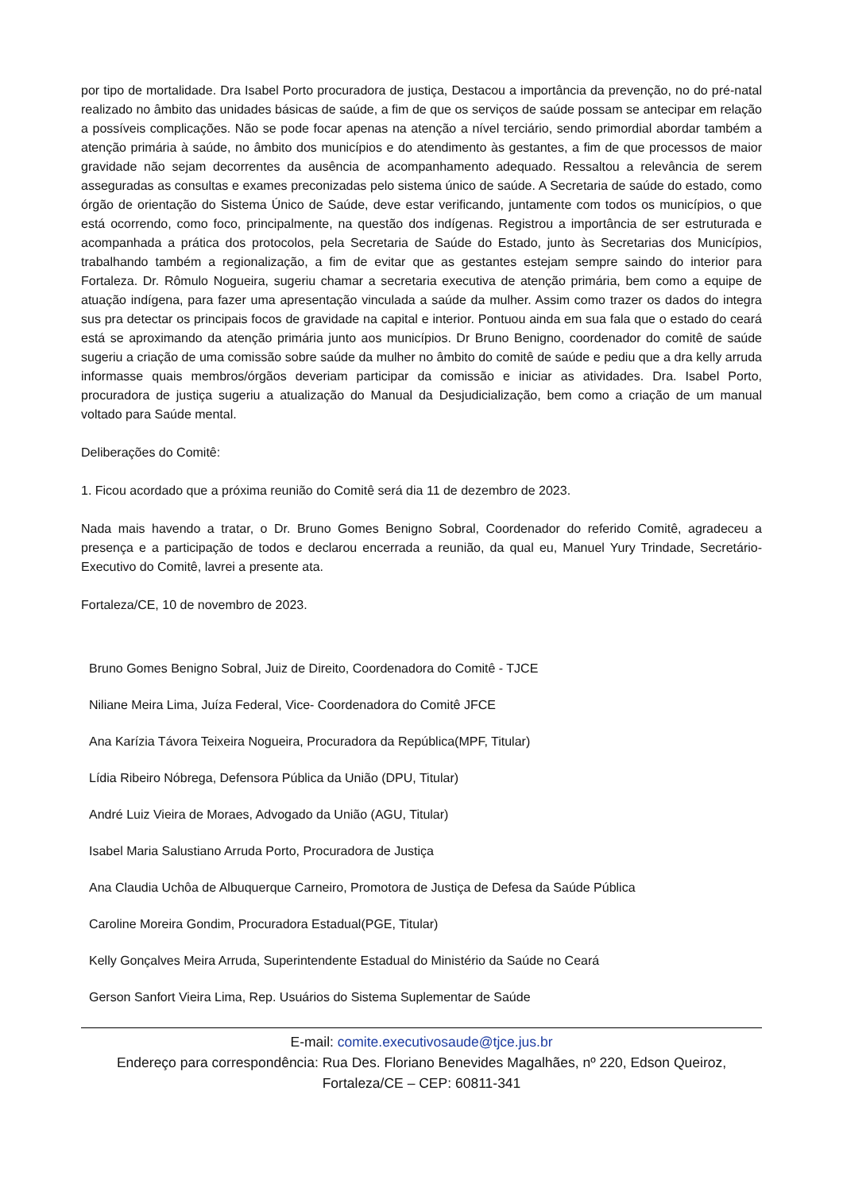por tipo de mortalidade. Dra Isabel Porto procuradora de justiça, Destacou a importância da prevenção, no do pré-natal realizado no âmbito das unidades básicas de saúde, a fim de que os serviços de saúde possam se antecipar em relação a possíveis complicações. Não se pode focar apenas na atenção a nível terciário, sendo primordial abordar também a atenção primária à saúde, no âmbito dos municípios e do atendimento às gestantes, a fim de que processos de maior gravidade não sejam decorrentes da ausência de acompanhamento adequado. Ressaltou a relevância de serem asseguradas as consultas e exames preconizadas pelo sistema único de saúde. A Secretaria de saúde do estado, como órgão de orientação do Sistema Único de Saúde, deve estar verificando, juntamente com todos os municípios, o que está ocorrendo, como foco, principalmente, na questão dos indígenas. Registrou a importância de ser estruturada e acompanhada a prática dos protocolos, pela Secretaria de Saúde do Estado, junto às Secretarias dos Municípios, trabalhando também a regionalização, a fim de evitar que as gestantes estejam sempre saindo do interior para Fortaleza. Dr. Rômulo Nogueira, sugeriu chamar a secretaria executiva de atenção primária, bem como a equipe de atuação indígena, para fazer uma apresentação vinculada a saúde da mulher. Assim como trazer os dados do integra sus pra detectar os principais focos de gravidade na capital e interior. Pontuou ainda em sua fala que o estado do ceará está se aproximando da atenção primária junto aos municípios. Dr Bruno Benigno, coordenador do comitê de saúde sugeriu a criação de uma comissão sobre saúde da mulher no âmbito do comitê de saúde e pediu que a dra kelly arruda informasse quais membros/órgãos deveriam participar da comissão e iniciar as atividades. Dra. Isabel Porto, procuradora de justiça sugeriu a atualização do Manual da Desjudicialização, bem como a criação de um manual voltado para Saúde mental.
Deliberações do Comitê:
1. Ficou acordado que a próxima reunião do Comitê será dia 11 de dezembro de 2023.
Nada mais havendo a tratar, o Dr. Bruno Gomes Benigno Sobral, Coordenador do referido Comitê, agradeceu a presença e a participação de todos e declarou encerrada a reunião, da qual eu, Manuel Yury Trindade, Secretário-Executivo do Comitê, lavrei a presente ata.
Fortaleza/CE, 10 de novembro de 2023.
Bruno Gomes Benigno Sobral, Juiz de Direito, Coordenadora do Comitê - TJCE
Niliane Meira Lima, Juíza Federal, Vice- Coordenadora do Comitê JFCE
Ana Karízia Távora Teixeira Nogueira, Procuradora da República(MPF, Titular)
Lídia Ribeiro Nóbrega, Defensora Pública da União (DPU, Titular)
André Luiz Vieira de Moraes, Advogado da União (AGU, Titular)
Isabel Maria Salustiano Arruda Porto, Procuradora de Justiça
Ana Claudia Uchôa de Albuquerque Carneiro, Promotora de Justiça de Defesa da Saúde Pública
Caroline Moreira Gondim, Procuradora Estadual(PGE, Titular)
Kelly Gonçalves Meira Arruda, Superintendente Estadual do Ministério da Saúde no Ceará
Gerson Sanfort Vieira Lima, Rep. Usuários do Sistema Suplementar de Saúde
E-mail: comite.executivosaude@tjce.jus.br
Endereço para correspondência: Rua Des. Floriano Benevides Magalhães, nº 220, Edson Queiroz, Fortaleza/CE – CEP: 60811-341